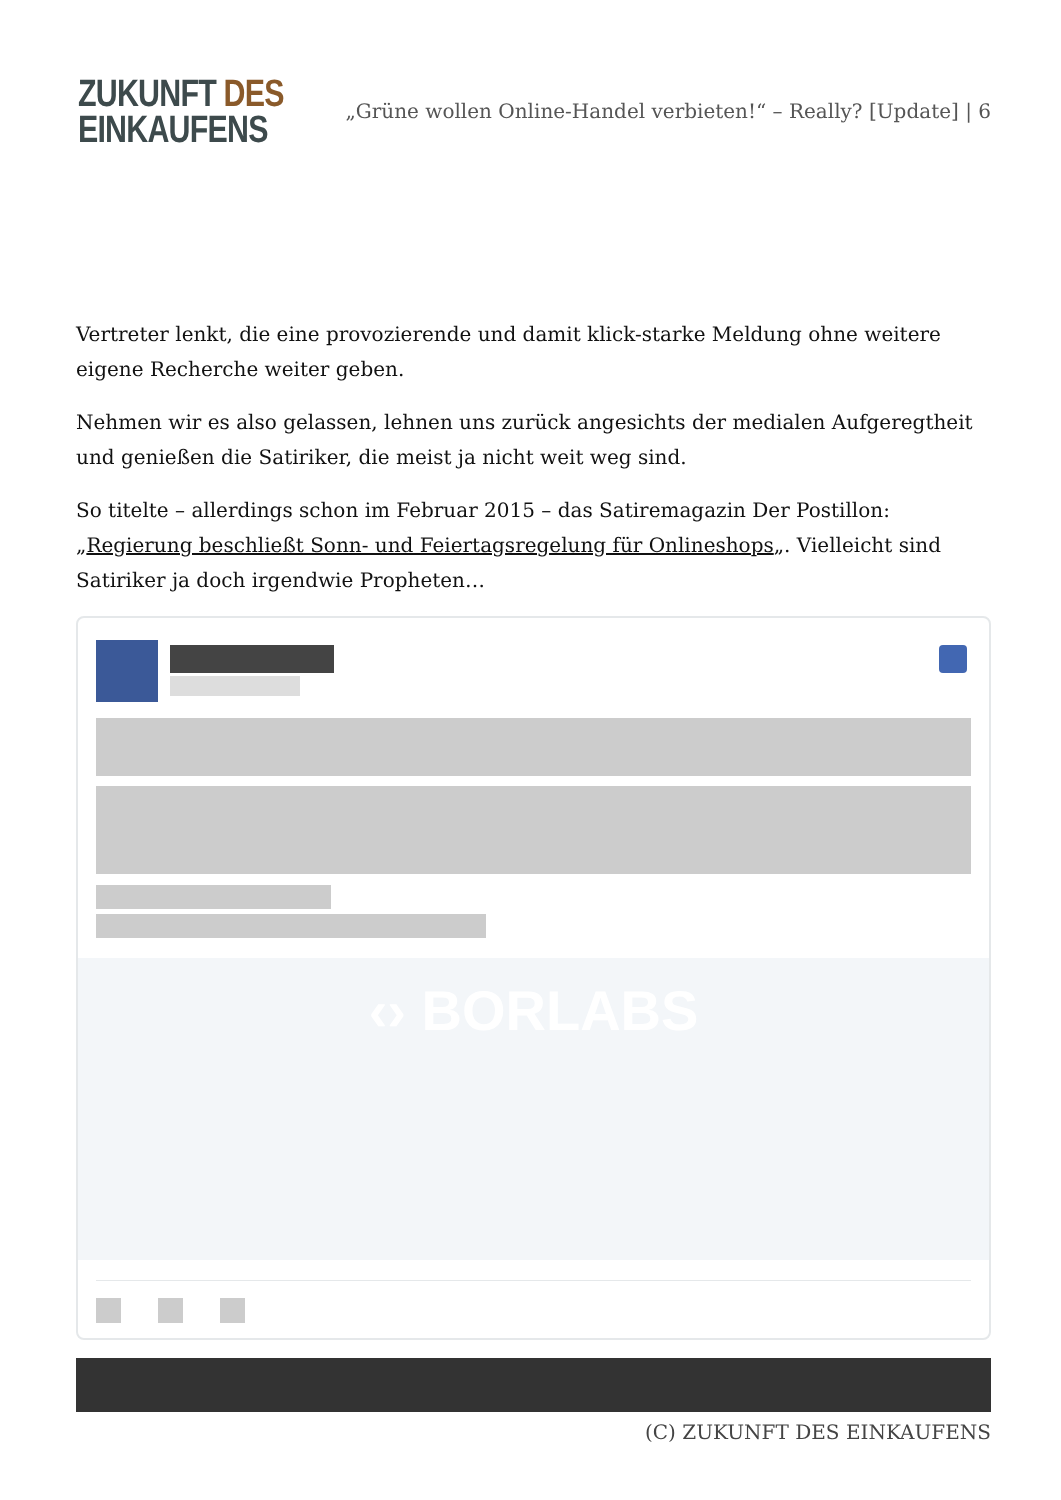ZUKUNFT DES
EINKAUFENS
„Grüne wollen Online-Handel verbieten!“ – Really? [Update] | 6
Vertreter lenkt, die eine provozierende und damit klick-starke Meldung ohne weitere eigene Recherche weiter geben.
Nehmen wir es also gelassen, lehnen uns zurück angesichts der medialen Aufgeregtheit und genießen die Satiriker, die meist ja nicht weit weg sind.
So titelte – allerdings schon im Februar 2015 – das Satiremagazin Der Postillon: „Regierung beschließt Sonn- und Feiertagsregelung für Onlineshops„. Vielleicht sind Satiriker ja doch irgendwie Propheten…
‹› BORLABS
(C) ZUKUNFT DES EINKAUFENS